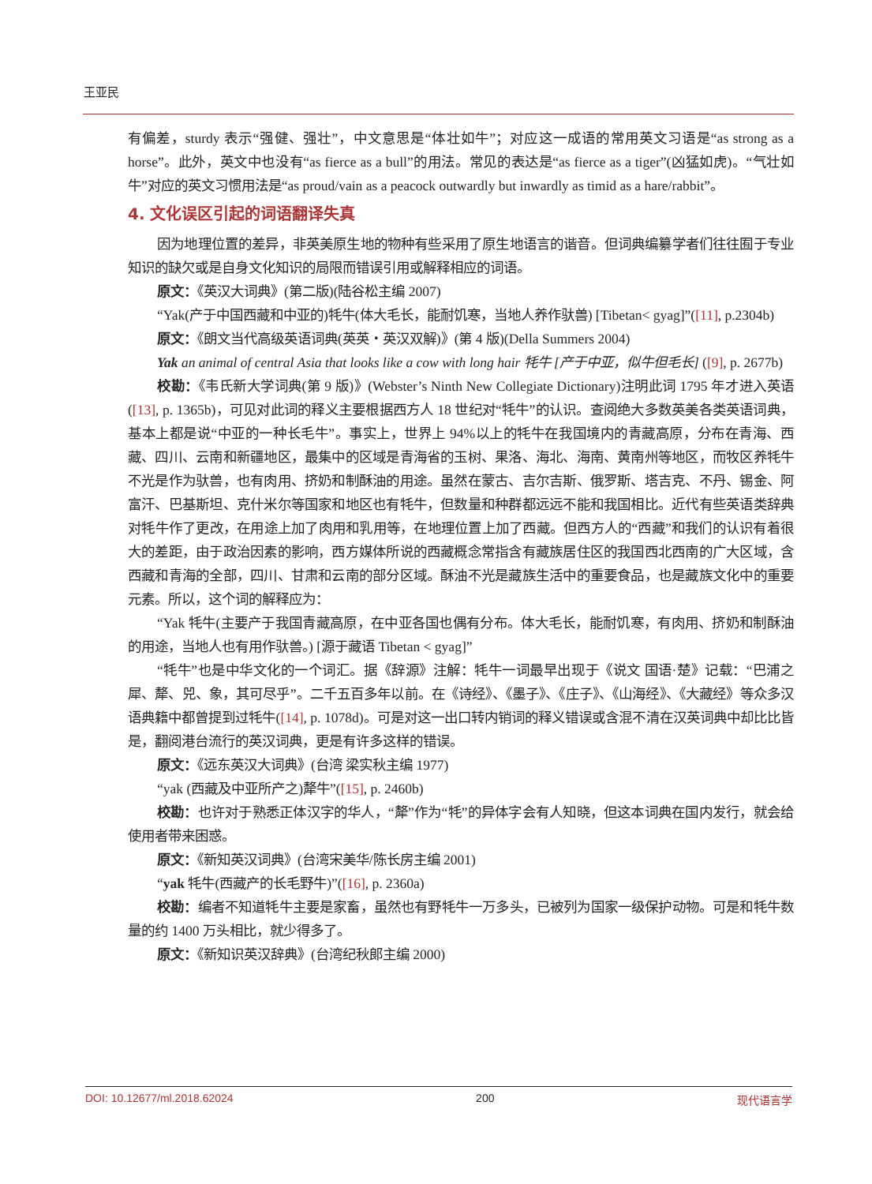王亚民
有偏差，sturdy 表示“强健、强壮”，中文意思是“体壮如牛”；对应这一成语的常用英文习语是“as strong as a horse”。此外，英文中也没有“as fierce as a bull”的用法。常见的表达是“as fierce as a tiger”(凶猛如虎)。“气壮如牛”对应的英文习惯用法是“as proud/vain as a peacock outwardly but inwardly as timid as a hare/rabbit”。
4. 文化误区引起的词语翻译失真
因为地理位置的差异，非英美原生地的物种有些采用了原生地语言的谐音。但词典编纂学者们往往囿于专业知识的缺欠或是自身文化知识的局限而错误引用或解释相应的词语。
原文：《英汉大词典》(第二版)(陆谷松主编 2007)
“Yak(产于中国西藏和中亚的)牦牛(体大毛长，能耐饥寒，当地人养作驮兽) [Tibetan< gyag]”([11], p.2304b)
原文：《朗文当代高级英语词典(英英・英汉双解)》(第 4 版)(Della Summers 2004)
Yak an animal of central Asia that looks like a cow with long hair 牦牛 [产于中亚，似牛但毛长] ([9], p. 2677b)
校勘：《韦氏新大学词典(第 9 版)》(Webster’s Ninth New Collegiate Dictionary)注明此词 1795 年才进入英语([13], p. 1365b)，可见对此词的释义主要根据西方人 18 世纪对“牦牛”的认识。查阅绝大多数英美各类英语词典，基本上都是说“中亚的一种长毛牛”。事实上，世界上 94%以上的牦牛在我国境内的青藏高原，分布在青海、西藏、四川、云南和新疆地区，最集中的区域是青海省的玉树、果洛、海北、海南、黄南州等地区，而牧区养牦牛不光是作为驮兽，也有肉用、挤奶和制酥油的用途。虽然在蒙古、吉尔吉斯、俄罗斯、塔吉克、不丹、锡金、阿富汗、巴基斯坦、克什米尔等国家和地区也有牦牛，但数量和种群都远远不能和我国相比。近代有些英语类辞典对牦牛作了更改，在用途上加了肉用和乳用等，在地理位置上加了西藏。但西方人的“西藏”和我们的认识有着很大的差距，由于政治因素的影响，西方媒体所说的西藏概念常指含有藏族居住区的我国西北西南的广大区域，含西藏和青海的全部，四川、甘肃和云南的部分区域。酥油不光是藏族生活中的重要食品，也是藏族文化中的重要元素。所以，这个词的解释应为：
“Yak 牦牛(主要产于我国青藏高原，在中亚各国也偶有分布。体大毛长，能耐饥寒，有肉用、挤奶和制酥油的用途，当地人也有用作驮兽。) [源于藏语 Tibetan < gyag]”
“牦牛”也是中华文化的一个词汇。据《辞源》注解：牦牛一词最早出现于《说文 国语·楚》记载：“巴浦之犀、犛、兕、象，其可尽乎”。二千五百多年以前。在《诗经》、《墨子》、《庄子》、《山海经》、《大藏经》等众多汉语典籍中都曾提到过牦牛([14], p. 1078d)。可是对这一出口转内销词的释义错误或含混不清在汉英词典中却比比皆是，翻阅港台流行的英汉词典，更是有许多这样的错误。
原文：《远东英汉大词典》(台湾 梁实秋主编 1977)
“yak (西藏及中亚所产之)犛牛”([15], p. 2460b)
校勘：也许对于熟悉正体汉字的华人，“犛”作为“牦”的异体字会有人知晓，但这本词典在国内发行，就会给使用者带来困惑。
原文：《新知英汉词典》(台湾宋美华/陈长房主编 2001)
“yak 牦牛(西藏产的长毛野牛)”([16], p. 2360a)
校勘：编者不知道牦牛主要是家畜，虽然也有野牦牛一万多头，已被列为国家一级保护动物。可是和牦牛数量的约 1400 万头相比，就少得多了。
原文：《新知识英汉辞典》(台湾纪秋郎主编 2000)
DOI: 10.12677/ml.2018.62024 200 现代语言学